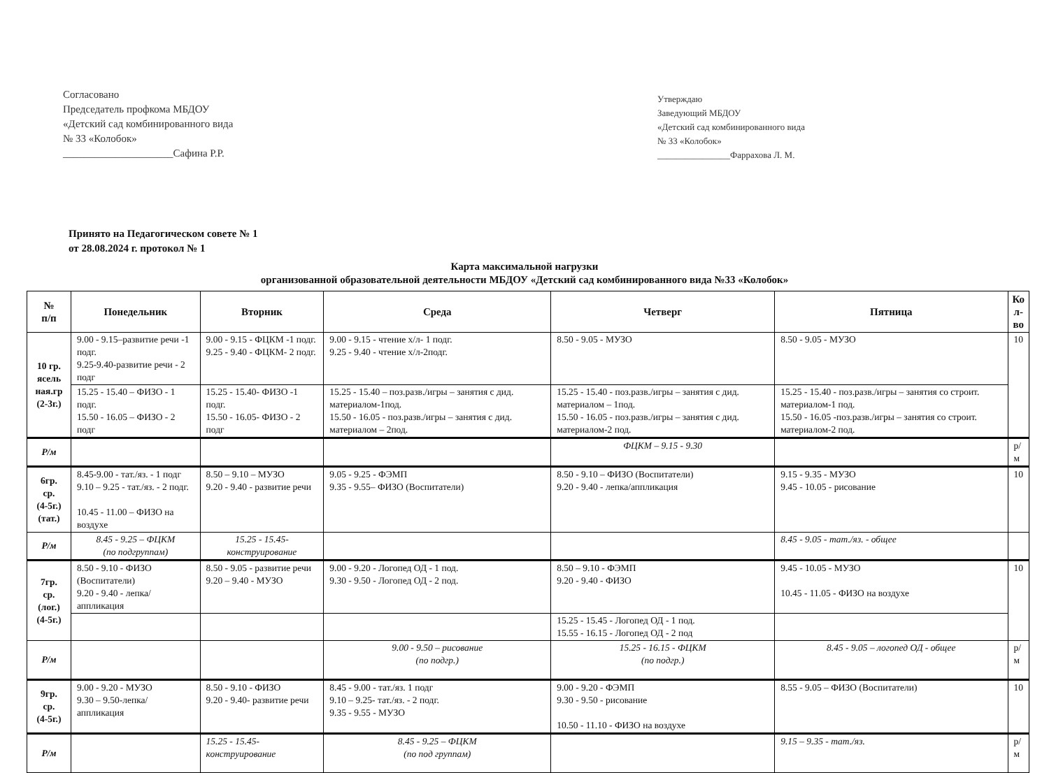Согласовано
Председатель профкома МБДОУ
«Детский сад комбинированного вида
№ 33 «Колобок»
_____________________Сафина Р.Р.
Утверждаю
Заведующий МБДОУ
«Детский сад комбинированного вида
№ 33 «Колобок»
________________Фаррахова Л. М.
Принято на Педагогическом совете № 1
от 28.08.2024 г. протокол № 1
Карта максимальной нагрузки
организованной образовательной деятельности МБДОУ «Детский сад комбинированного вида №33 «Колобок»
| № п/п | Понедельник | Вторник | Среда | Четверг | Пятница | Ко л- во |
| --- | --- | --- | --- | --- | --- | --- |
| 10 гр. ясель ная.гр (2-3г.) | 9.00 - 9.15–развитие речи -1 подг. 9.25-9.40-развитие речи - 2 подг | 9.00 - 9.15 - ФЦКМ -1 подг. 9.25 - 9.40 - ФЦКМ- 2 подг. | 9.00 - 9.15 - чтение х/л- 1 подг. 9.25 - 9.40 - чтение х/л-2подг. | 8.50 - 9.05 - МУЗО | 8.50 - 9.05 - МУЗО | 10 |
| | 15.25 - 15.40 – ФИЗО - 1 подг. 15.50 - 16.05 – ФИЗО - 2 подг | 15.25 - 15.40- ФИЗО -1 подг. 15.50 - 16.05- ФИЗО - 2 подг | 15.25 - 15.40 – поз.разв./игры – занятия с дид. материалом-1под. 15.50 - 16.05 - поз.разв./игры – занятия с дид. материалом – 2под. | 15.25 - 15.40 - поз.разв./игры – занятия с дид. материалом – 1под. 15.50 - 16.05 - поз.разв./игры – занятия с дид. материалом-2 под. | 15.25 - 15.40 - поз.разв./игры – занятия со строит. материалом-1 под. 15.50 - 16.05 -поз.разв./игры – занятия со строит. материалом-2 под. | |
| Р/м | | | | ФЦКМ – 9.15 - 9.30 | | р/м |
| 6гр. ср. (4-5г.) (тат.) | 8.45-9.00 - тат./яз. - 1 подг 9.10 – 9.25 - тат./яз. - 2 подг. 10.45 - 11.00 – ФИЗО на воздухе | 8.50 – 9.10 – МУЗО 9.20 - 9.40 - развитие речи | 9.05 - 9.25 - ФЭМП 9.35 - 9.55– ФИЗО (Воспитатели) | 8.50 - 9.10 – ФИЗО (Воспитатели) 9.20 - 9.40 - лепка/аппликация | 9.15 - 9.35 - МУЗО 9.45 - 10.05 - рисование | 10 |
| Р/м | 8.45 - 9.25 – ФЦКМ (по подгруппам) | 15.25 - 15.45- конструирование | | | 8.45 - 9.05 - тат./яз. - общее | |
| 7гр. ср. (лог.) (4-5г.) | 8.50 - 9.10 - ФИЗО (Воспитатели) 9.20 - 9.40 - лепка/аппликация | 8.50 - 9.05 - развитие речи 9.20 – 9.40 - МУЗО | 9.00 - 9.20 - Логопед ОД - 1 под. 9.30 - 9.50 - Логопед ОД - 2 под. | 8.50 – 9.10 - ФЭМП 9.20 - 9.40 - ФИЗО | 9.45 - 10.05 - МУЗО 10.45 - 11.05 - ФИЗО на воздухе | 10 |
| | | | | 15.25 - 15.45 - Логопед ОД - 1 под. 15.55 - 16.15 - Логопед ОД - 2 под | | |
| Р/м | | | 9.00 - 9.50 – рисование (по подгр.) | 15.25 - 16.15 - ФЦКМ (по подгр.) | 8.45 - 9.05 – логопед ОД - общее | р/м |
| 9гр. ср. (4-5г.) | 9.00 - 9.20 - МУЗО 9.30 – 9.50-лепка/аппликация | 8.50 - 9.10 - ФИЗО 9.20 - 9.40- развитие речи | 8.45 - 9.00 - тат./яз. 1 подг 9.10 – 9.25- тат./яз. - 2 подг. 9.35 - 9.55 - МУЗО | 9.00 - 9.20 - ФЭМП 9.30 - 9.50 - рисование 10.50 - 11.10 - ФИЗО на воздухе | 8.55 - 9.05 – ФИЗО (Воспитатели) | 10 |
| Р/м | | 15.25 - 15.45- конструирование | 8.45 - 9.25 – ФЦКМ (по под группам) | | 9.15 – 9.35 - тат./яз. | р/м |